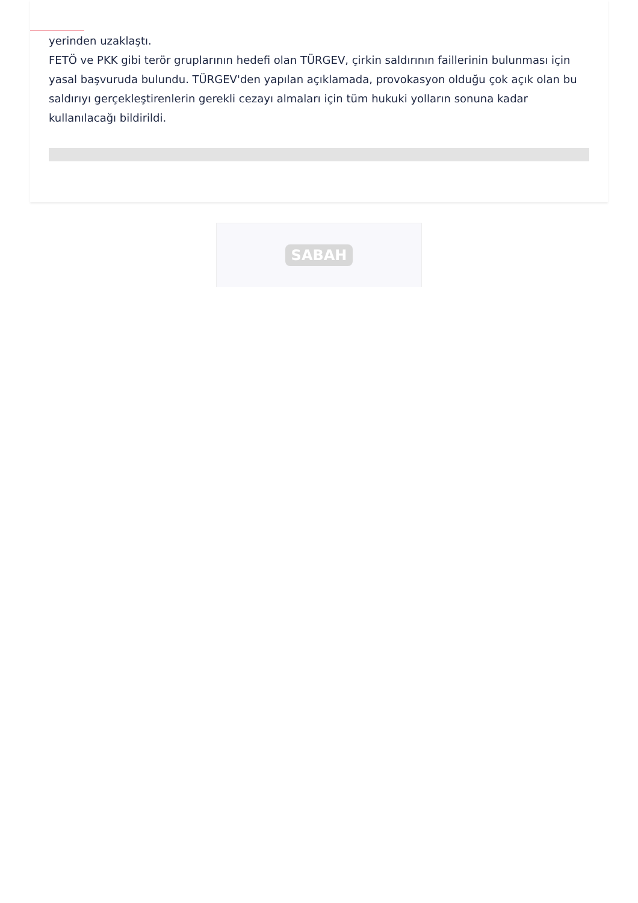yerinden uzaklaştı.
FETÖ ve PKK gibi terör gruplarının hedefi olan TÜRGEV, çirkin saldırının faillerinin bulunması için yasal başvuruda bulundu. TÜRGEV'den yapılan açıklamada, provokasyon olduğu çok açık olan bu saldırıyı gerçekleştirenlerin gerekli cezayı almaları için tüm hukuki yolların sonuna kadar kullanılacağı bildirildi.
SABAH